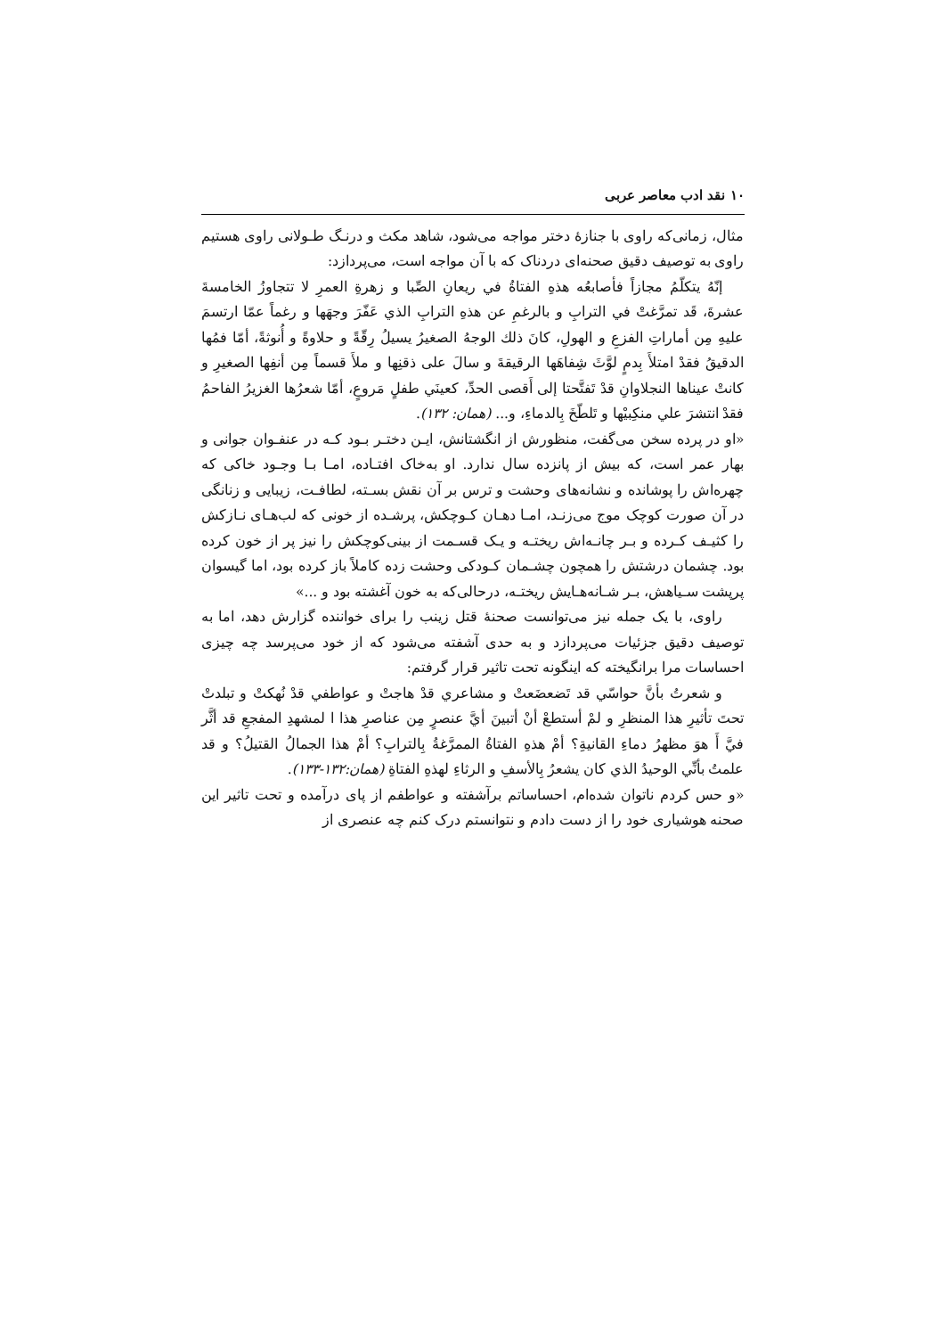۱۰ نقد ادب معاصر عربی
مثال، زمانی‌که راوی با جنازهٔ دختر مواجه می‌شود، شاهد مکث و درنـگ طـولانی راوی هستیم راوی به توصیف دقیق صحنه‌ای دردناک که با آن مواجه است، می‌پردازد:
إنّهُ يتكلّمُ مجازاً فأصابعُه هذهِ الفتاةُ في ريعانِ الصِّبا و زهرةِ العمرِ لا تتجاوزُ الخامسةَ عشرةَ، قَد تمرَّغتْ في الترابِ و بالرغمِ عن هذهِ الترابِ الذي عَفّرَ وجهَها و رغماً عمّا ارتسمَ عليهِ مِن أماراتِ الفزعِ و الهولِ، كانَ ذلك الوجهُ الصغيرُ يسيلُ رِقّةً و حلاوةً و أُنوثةً، أمّا فمُها الدقيقُ فقدْ امتلأَ بِدمٍ لوَّثَ شِفاهَها الرقيقةَ و سالَ على ذقنِها و ملأَ قسماً مِن أنفِها الصغيرِ و كانتْ عيناها النجلاوانِ قدْ تَفتَّحتا إلى أَقصى الحدِّ، كعينَي طفلٍ مَروعٍ، أمّا شعرُها الغزيرُ الفاحمُ فقدْ انتشرَ علي منكِبيْها و تَلطّخَ بِالدماءِ، و... (همان: ۱۳۲).
«او در پرده سخن می‌گفت، منظورش از انگشتانش، ایـن دختـر بـود کـه در عنفـوان جوانی و بهار عمر است، که بیش از پانزده سال ندارد. او به‌خاک افتـاده، امـا بـا وجـود خاکی که چهره‌اش را پوشانده و نشانه‌های وحشت و ترس بر آن نقش بسـته، لطافـت، زیبایی و زنانگی در آن صورت کوچک موج می‌زنـد، امـا دهـان کـوچکش، پرشـده از خونی که لب‌هـای نـازکش را کثیـف کـرده و بـر چانـه‌اش ریختـه و یـک قسـمت از بینی‌کوچکش را نیز پر از خون کرده بود. چشمان درشتش را همچون چشـمان کـودکی وحشت زده کاملاً باز کرده بود، اما گیسوان پرپشت سـیاهش، بـر شـانه‌هـایش ریختـه، درحالی‌که به خون آغشته بود و ...»
راوی، با یک جمله نیز می‌توانست صحنهٔ قتل زینب را برای خواننده گزارش دهد، اما به توصیف دقیق جزئیات می‌پردازد و به حدی آشفته می‌شود که از خود می‌پرسد چه چیزی احساسات مرا برانگیخته که اینگونه تحت تاثیر قرار گرفتم:
و شعرتُ بأنَّ حواسّي قد تَضعضَعتْ و مشاعري قدْ هاجتْ و عواطفي قدْ نُهكتْ و تبلدتْ تحتَ تأثيرِ هذا المنظرِ و لمْ أستطعْ أنْ أتبينَ أيَّ عنصرٍ مِن عناصرِ هذا ا لمشهدِ المفجعِ قد أثَّر فيَّ أَ هوَ مظهرُ دماءِ القانيةِ؟ أمْ هذهِ الفتاةُ الممرَّغةُ بِالترابِ؟ أمْ هذا الجمالُ القتيلُ؟ و قد علمتُ بأنِّي الوحيدُ الذي كان يشعرُ بِالأسفِ و الرثاءِ لهذهِ الفتاةِ (همان:۱۳۲-۱۳۳).
«و حس کردم ناتوان شده‌ام، احساساتم برآشفته و عواطفم از پای درآمده و تحت تاثیر این صحنه هوشیاری خود را از دست دادم و نتوانستم درک کنم چه عنصری از